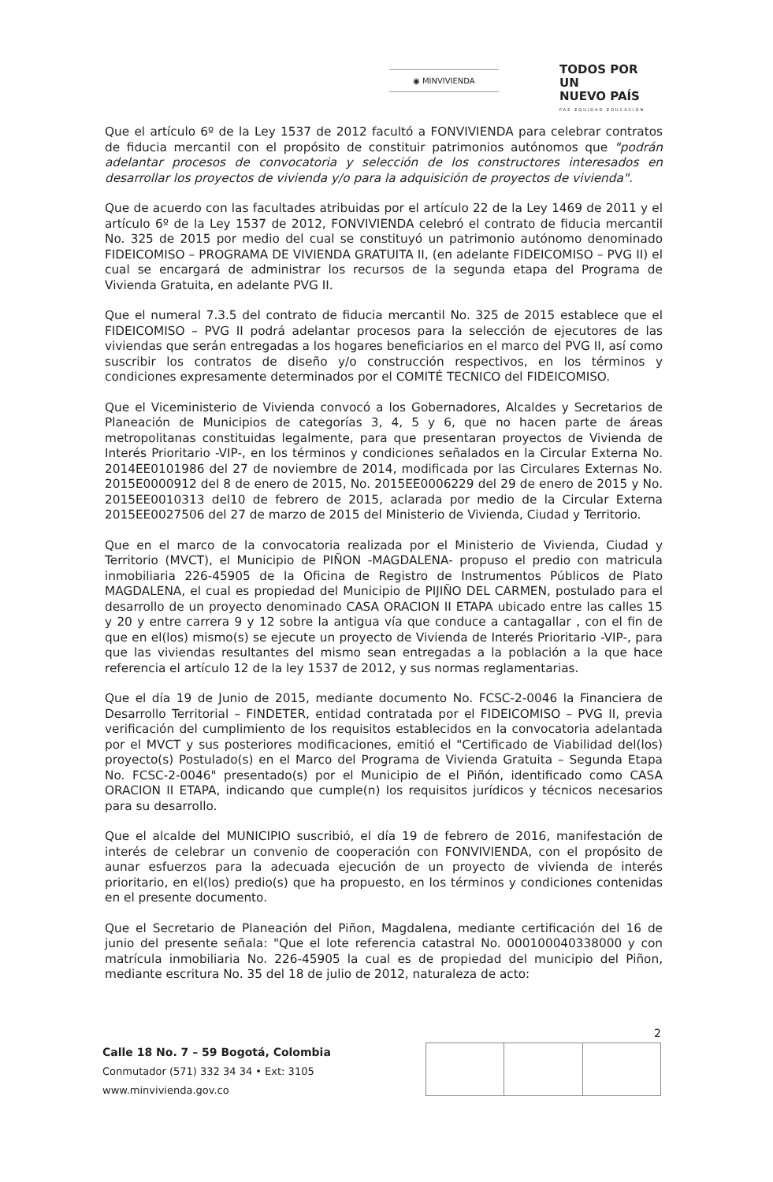◉ MINVIVIENDA
TODOS POR UN
NUEVO PAÍS
PAZ EQUIDAD EDUCACIÓN
Que el artículo 6º de la Ley 1537 de 2012 facultó a FONVIVIENDA para celebrar contratos de fiducia mercantil con el propósito de constituir patrimonios autónomos que "podrán adelantar procesos de convocatoria y selección de los constructores interesados en desarrollar los proyectos de vivienda y/o para la adquisición de proyectos de vivienda".
Que de acuerdo con las facultades atribuidas por el artículo 22 de la Ley 1469 de 2011 y el artículo 6º de la Ley 1537 de 2012, FONVIVIENDA celebró el contrato de fiducia mercantil No. 325 de 2015 por medio del cual se constituyó un patrimonio autónomo denominado FIDEICOMISO – PROGRAMA DE VIVIENDA GRATUITA II, (en adelante FIDEICOMISO – PVG II) el cual se encargará de administrar los recursos de la segunda etapa del Programa de Vivienda Gratuita, en adelante PVG II.
Que el numeral 7.3.5 del contrato de fiducia mercantil No. 325 de 2015 establece que el FIDEICOMISO – PVG II podrá adelantar procesos para la selección de ejecutores de las viviendas que serán entregadas a los hogares beneficiarios en el marco del PVG II, así como suscribir los contratos de diseño y/o construcción respectivos, en los términos y condiciones expresamente determinados por el COMITÉ TECNICO del FIDEICOMISO.
Que el Viceministerio de Vivienda convocó a los Gobernadores, Alcaldes y Secretarios de Planeación de Municipios de categorías 3, 4, 5 y 6, que no hacen parte de áreas metropolitanas constituidas legalmente, para que presentaran proyectos de Vivienda de Interés Prioritario -VIP-, en los términos y condiciones señalados en la Circular Externa No. 2014EE0101986 del 27 de noviembre de 2014, modificada por las Circulares Externas No. 2015E0000912 del 8 de enero de 2015, No. 2015EE0006229 del 29 de enero de 2015 y No. 2015EE0010313 del10 de febrero de 2015, aclarada por medio de la Circular Externa 2015EE0027506 del 27 de marzo de 2015 del Ministerio de Vivienda, Ciudad y Territorio.
Que en el marco de la convocatoria realizada por el Ministerio de Vivienda, Ciudad y Territorio (MVCT), el Municipio de PIÑON -MAGDALENA- propuso el predio con matricula inmobiliaria 226-45905 de la Oficina de Registro de Instrumentos Públicos de Plato MAGDALENA, el cual es propiedad del Municipio de PIJIÑO DEL CARMEN, postulado para el desarrollo de un proyecto denominado CASA ORACION II ETAPA ubicado entre las calles 15 y 20 y entre carrera 9 y 12 sobre la antigua vía que conduce a cantagallar , con el fin de que en el(los) mismo(s) se ejecute un proyecto de Vivienda de Interés Prioritario -VIP-, para que las viviendas resultantes del mismo sean entregadas a la población a la que hace referencia el artículo 12 de la ley 1537 de 2012, y sus normas reglamentarias.
Que el día 19 de Junio de 2015, mediante documento No. FCSC-2-0046 la Financiera de Desarrollo Territorial – FINDETER, entidad contratada por el FIDEICOMISO – PVG II, previa verificación del cumplimiento de los requisitos establecidos en la convocatoria adelantada por el MVCT y sus posteriores modificaciones, emitió el "Certificado de Viabilidad del(los) proyecto(s) Postulado(s) en el Marco del Programa de Vivienda Gratuita – Segunda Etapa No. FCSC-2-0046" presentado(s) por el Municipio de el Piñón, identificado como CASA ORACION II ETAPA, indicando que cumple(n) los requisitos jurídicos y técnicos necesarios para su desarrollo.
Que el alcalde del MUNICIPIO suscribió, el día 19 de febrero de 2016, manifestación de interés de celebrar un convenio de cooperación con FONVIVIENDA, con el propósito de aunar esfuerzos para la adecuada ejecución de un proyecto de vivienda de interés prioritario, en el(los) predio(s) que ha propuesto, en los términos y condiciones contenidas en el presente documento.
Que el Secretario de Planeación del Piñon, Magdalena, mediante certificación del 16 de junio del presente señala: "Que el lote referencia catastral No. 000100040338000 y con matrícula inmobiliaria No. 226-45905 la cual es de propiedad del municipio del Piñon, mediante escritura No. 35 del 18 de julio de 2012, naturaleza de acto:
2
Calle 18 No. 7 – 59 Bogotá, Colombia
Conmutador (571) 332 34 34 • Ext: 3105
www.minvivienda.gov.co